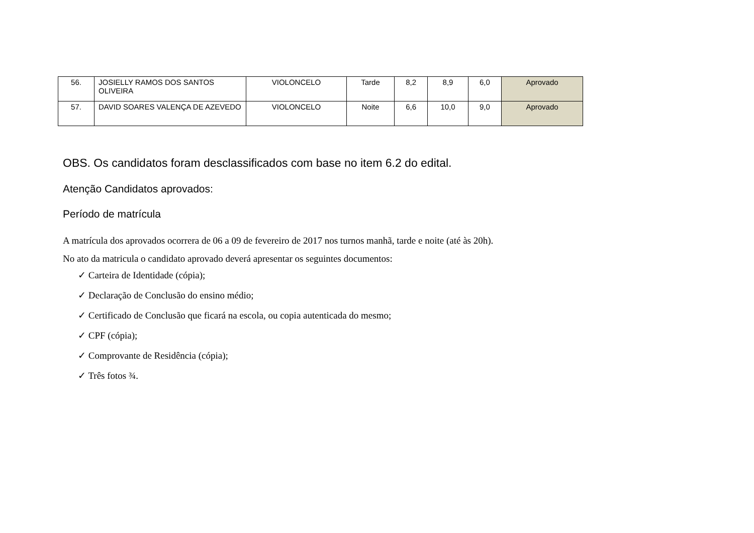| 56. | JOSIELLY RAMOS DOS SANTOS OLIVEIRA | VIOLONCELO | Tarde | 8,2 | 8,9 | 6,0 | Aprovado |
| 57. | DAVID SOARES VALENÇA DE AZEVEDO | VIOLONCELO | Noite | 6,6 | 10,0 | 9,0 | Aprovado |
OBS. Os candidatos foram desclassificados com base no item 6.2 do edital.
Atenção Candidatos aprovados:
Período de matrícula
A matrícula dos aprovados ocorrera de 06 a 09 de fevereiro de 2017 nos turnos manhã, tarde e noite (até às 20h).
No ato da matricula o candidato aprovado deverá apresentar os seguintes documentos:
✓ Carteira de Identidade (cópia);
✓ Declaração de Conclusão do ensino médio;
✓ Certificado de Conclusão que ficará na escola, ou copia autenticada do mesmo;
✓ CPF (cópia);
✓ Comprovante de Residência (cópia);
✓ Três fotos ¾.